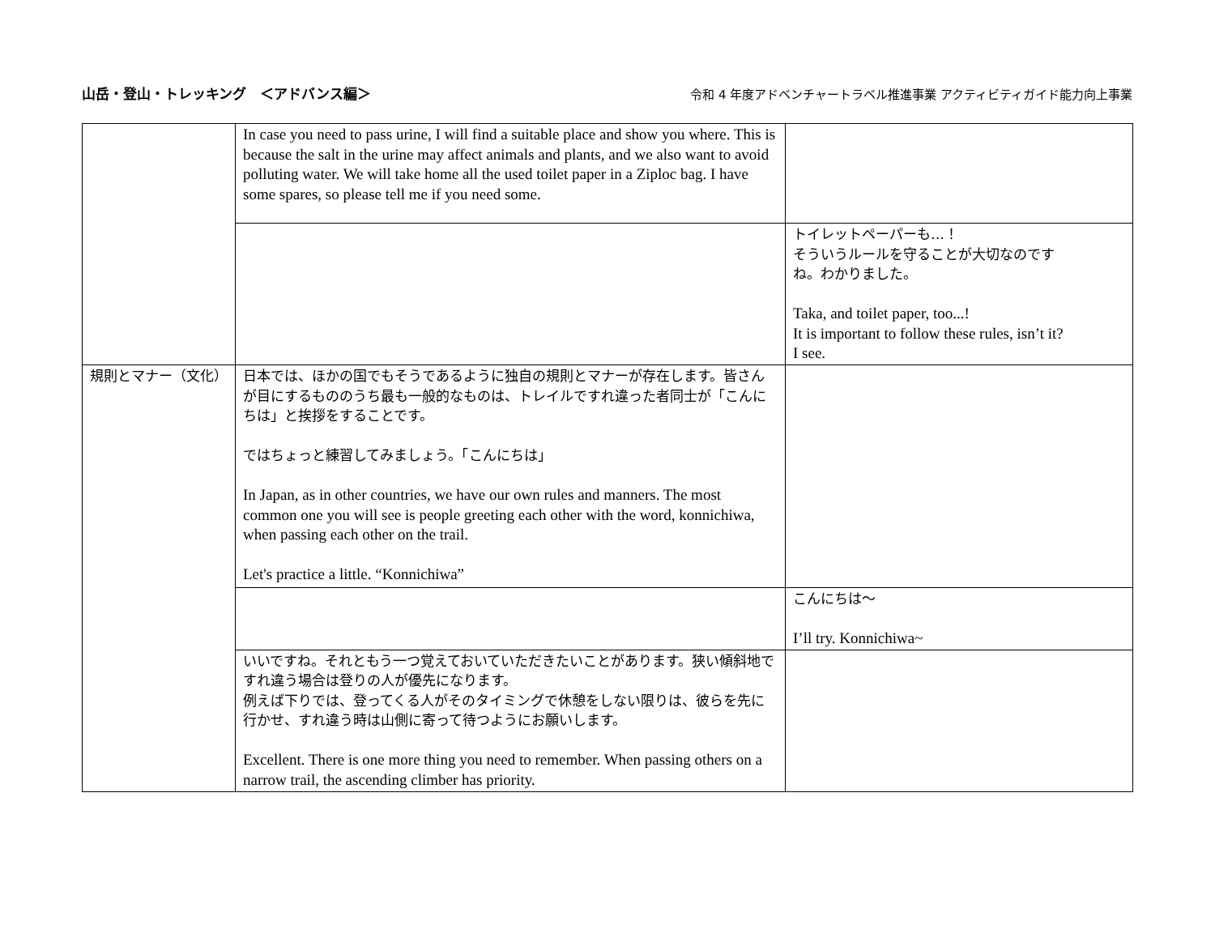山岳・登山・トレッキング　＜アドバンス編＞
令和 4 年度アドベンチャートラベル推進事業 アクティビティガイド能力向上事業
| | In case you need to pass urine, I will find a suitable place and show you where. This is because the salt in the urine may affect animals and plants, and we also want to avoid polluting water. We will take home all the used toilet paper in a Ziploc bag. I have some spares, so please tell me if you need some. | |
| | | トイレットペーパーも…！ そういうルールを守ることが大切なのです ね。わかりました。 Taka, and toilet paper, too...! It is important to follow these rules, isn’t it? I see. |
| 規則とマナー（文化） | 日本では、ほかの国でもそうであるように独自の規則とマナーが存在します。皆さんが目にするもののうち最も一般的なものは、トレイルですれ違った者同士が「こんにちは」と挨拶をすることです。 ではちょっと練習してみましょう。「こんにちは」 In Japan, as in other countries, we have our own rules and manners. The most common one you will see is people greeting each other with the word, konnichiwa, when passing each other on the trail. Let's practice a little. “Konnichiwa” | |
| | | こんにちは～ I’ll try. Konnichiwa~ |
| | いいですね。それともう一つ覚えておいていただきたいことがあります。狭い傾斜地ですれ違う場合は登りの人が優先になります。 例えば下りでは、登ってくる人がそのタイミングで休憩をしない限りは、彼らを先に行かせ、すれ違う時は山側に寄って待つようにお願いします。 Excellent. There is one more thing you need to remember. When passing others on a narrow trail, the ascending climber has priority. | |